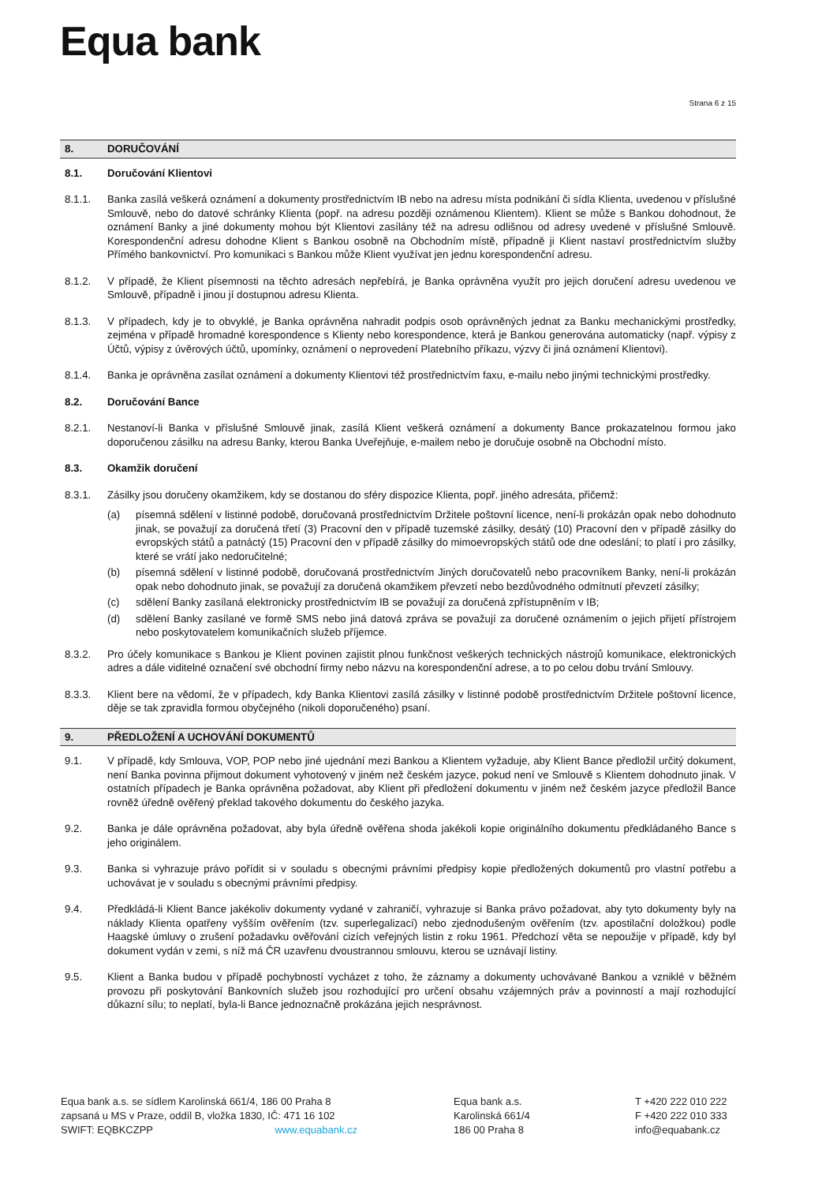Equa bank
Strana 6 z 15
8. DORUČOVÁNÍ
8.1. Doručování Klientovi
8.1.1. Banka zasílá veškerá oznámení a dokumenty prostřednictvím IB nebo na adresu místa podnikání či sídla Klienta, uvedenou v příslušné Smlouvě, nebo do datové schránky Klienta (popř. na adresu později oznámenou Klientem). Klient se může s Bankou dohodnout, že oznámení Banky a jiné dokumenty mohou být Klientovi zasílány též na adresu odlišnou od adresy uvedené v příslušné Smlouvě. Korespondenční adresu dohodne Klient s Bankou osobně na Obchodním místě, případně ji Klient nastaví prostřednictvím služby Přímého bankovnictví. Pro komunikaci s Bankou může Klient využívat jen jednu korespondenční adresu.
8.1.2. V případě, že Klient písemnosti na těchto adresách nepřebírá, je Banka oprávněna využít pro jejich doručení adresu uvedenou ve Smlouvě, případně i jinou jí dostupnou adresu Klienta.
8.1.3. V případech, kdy je to obvyklé, je Banka oprávněna nahradit podpis osob oprávněných jednat za Banku mechanickými prostředky, zejména v případě hromadné korespondence s Klienty nebo korespondence, která je Bankou generována automaticky (např. výpisy z Účtů, výpisy z úvěrových účtů, upomínky, oznámení o neprovedení Platebního příkazu, výzvy či jiná oznámení Klientovi).
8.1.4. Banka je oprávněna zasílat oznámení a dokumenty Klientovi též prostřednictvím faxu, e-mailu nebo jinými technickými prostředky.
8.2. Doručování Bance
8.2.1. Nestanoví-li Banka v příslušné Smlouvě jinak, zasílá Klient veškerá oznámení a dokumenty Bance prokazatelnou formou jako doporučenou zásilku na adresu Banky, kterou Banka Uveřejňuje, e-mailem nebo je doručuje osobně na Obchodní místo.
8.3. Okamžik doručení
8.3.1. Zásilky jsou doručeny okamžikem, kdy se dostanou do sféry dispozice Klienta, popř. jiného adresáta, přičemž:
(a) písemná sdělení v listinné podobě, doručovaná prostřednictvím Držitele poštovní licence, není-li prokázán opak nebo dohodnuto jinak, se považují za doručená třetí (3) Pracovní den v případě tuzemské zásilky, desátý (10) Pracovní den v případě zásilky do evropských států a patnáctý (15) Pracovní den v případě zásilky do mimoevropských států ode dne odeslání; to platí i pro zásilky, které se vrátí jako nedoručitelné;
(b) písemná sdělení v listinné podobě, doručovaná prostřednictvím Jiných doručovatelů nebo pracovníkem Banky, není-li prokázán opak nebo dohodnuto jinak, se považují za doručená okamžikem převzetí nebo bezdůvodného odmítnutí převzetí zásilky;
(c) sdělení Banky zasílaná elektronicky prostřednictvím IB se považují za doručená zpřístupněním v IB;
(d) sdělení Banky zasílané ve formě SMS nebo jiná datová zpráva se považují za doručené oznámením o jejich přijetí přístrojem nebo poskytovatelem komunikačních služeb příjemce.
8.3.2. Pro účely komunikace s Bankou je Klient povinen zajistit plnou funkčnost veškerých technických nástrojů komunikace, elektronických adres a dále viditelné označení své obchodní firmy nebo názvu na korespondenční adrese, a to po celou dobu trvání Smlouvy.
8.3.3. Klient bere na vědomí, že v případech, kdy Banka Klientovi zasílá zásilky v listinné podobě prostřednictvím Držitele poštovní licence, děje se tak zpravidla formou obyčejného (nikoli doporučeného) psaní.
9. PŘEDLOŽENÍ A UCHOVÁNÍ DOKUMENTŮ
9.1. V případě, kdy Smlouva, VOP, POP nebo jiné ujednání mezi Bankou a Klientem vyžaduje, aby Klient Bance předložil určitý dokument, není Banka povinna přijmout dokument vyhotovený v jiném než českém jazyce, pokud není ve Smlouvě s Klientem dohodnuto jinak. V ostatních případech je Banka oprávněna požadovat, aby Klient při předložení dokumentu v jiném než českém jazyce předložil Bance rovněž úředně ověřený překlad takového dokumentu do českého jazyka.
9.2. Banka je dále oprávněna požadovat, aby byla úředně ověřena shoda jakékoli kopie originálního dokumentu předkládaného Bance s jeho originálem.
9.3. Banka si vyhrazuje právo pořídit si v souladu s obecnými právními předpisy kopie předložených dokumentů pro vlastní potřebu a uchovávat je v souladu s obecnými právními předpisy.
9.4. Předkládá-li Klient Bance jakékoliv dokumenty vydané v zahraničí, vyhrazuje si Banka právo požadovat, aby tyto dokumenty byly na náklady Klienta opatřeny vyšším ověřením (tzv. superlegalizací) nebo zjednodušeným ověřením (tzv. apostilační doložkou) podle Haagské úmluvy o zrušení požadavku ověřování cizích veřejných listin z roku 1961. Předchozí věta se nepoužije v případě, kdy byl dokument vydán v zemi, s níž má ČR uzavřenu dvoustrannou smlouvu, kterou se uznávají listiny.
9.5. Klient a Banka budou v případě pochybností vycházet z toho, že záznamy a dokumenty uchovávané Bankou a vzniklé v běžném provozu při poskytování Bankovních služeb jsou rozhodující pro určení obsahu vzájemných práv a povinností a mají rozhodující důkazní sílu; to neplatí, byla-li Bance jednoznačně prokázána jejich nesprávnost.
Equa bank a.s. se sídlem Karolinská 661/4, 186 00 Praha 8
zapsaná u MS v Praze, oddíl B, vložka 1830, IČ: 471 16 102
SWIFT: EQBKCZPP www.equabank.cz
Equa bank a.s.
Karolinská 661/4
186 00 Praha 8
T +420 222 010 222
F +420 222 010 333
info@equabank.cz